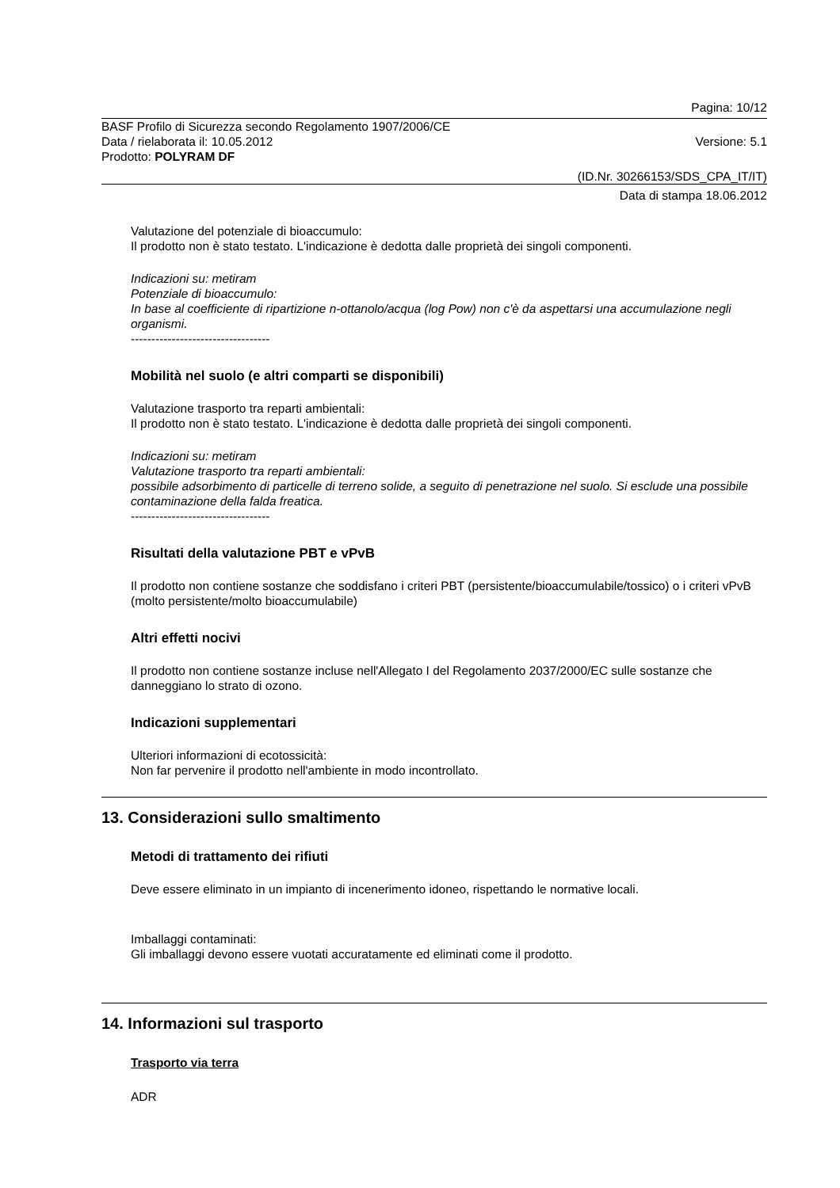Pagina: 10/12
BASF Profilo di Sicurezza secondo Regolamento 1907/2006/CE
Data / rielaborata il: 10.05.2012 Versione: 5.1
Prodotto: POLYRAM DF
(ID.Nr. 30266153/SDS_CPA_IT/IT)
Data di stampa 18.06.2012
Valutazione del potenziale di bioaccumulo:
Il prodotto non è stato testato. L'indicazione è dedotta dalle proprietà dei singoli componenti.
Indicazioni su: metiram
Potenziale di bioaccumulo:
In base al coefficiente di ripartizione n-ottanolo/acqua (log Pow) non c'è da aspettarsi una accumulazione negli organismi.
----------------------------------
Mobilità nel suolo (e altri comparti se disponibili)
Valutazione trasporto tra reparti ambientali:
Il prodotto non è stato testato. L'indicazione è dedotta dalle proprietà dei singoli componenti.
Indicazioni su: metiram
Valutazione trasporto tra reparti ambientali:
possibile adsorbimento di particelle di terreno solide, a seguito di penetrazione nel suolo. Si esclude una possibile contaminazione della falda freatica.
----------------------------------
Risultati della valutazione PBT e vPvB
Il prodotto non contiene sostanze che soddisfano i criteri PBT (persistente/bioaccumulabile/tossico) o i criteri vPvB (molto persistente/molto bioaccumulabile)
Altri effetti nocivi
Il prodotto non contiene sostanze incluse nell'Allegato I del Regolamento 2037/2000/EC sulle sostanze che danneggiano lo strato di ozono.
Indicazioni supplementari
Ulteriori informazioni di ecotossicità:
Non far pervenire il prodotto nell'ambiente in modo incontrollato.
13. Considerazioni sullo smaltimento
Metodi di trattamento dei rifiuti
Deve essere eliminato in un impianto di incenerimento idoneo, rispettando le normative locali.
Imballaggi contaminati:
Gli imballaggi devono essere vuotati accuratamente ed eliminati come il prodotto.
14. Informazioni sul trasporto
Trasporto via terra
ADR